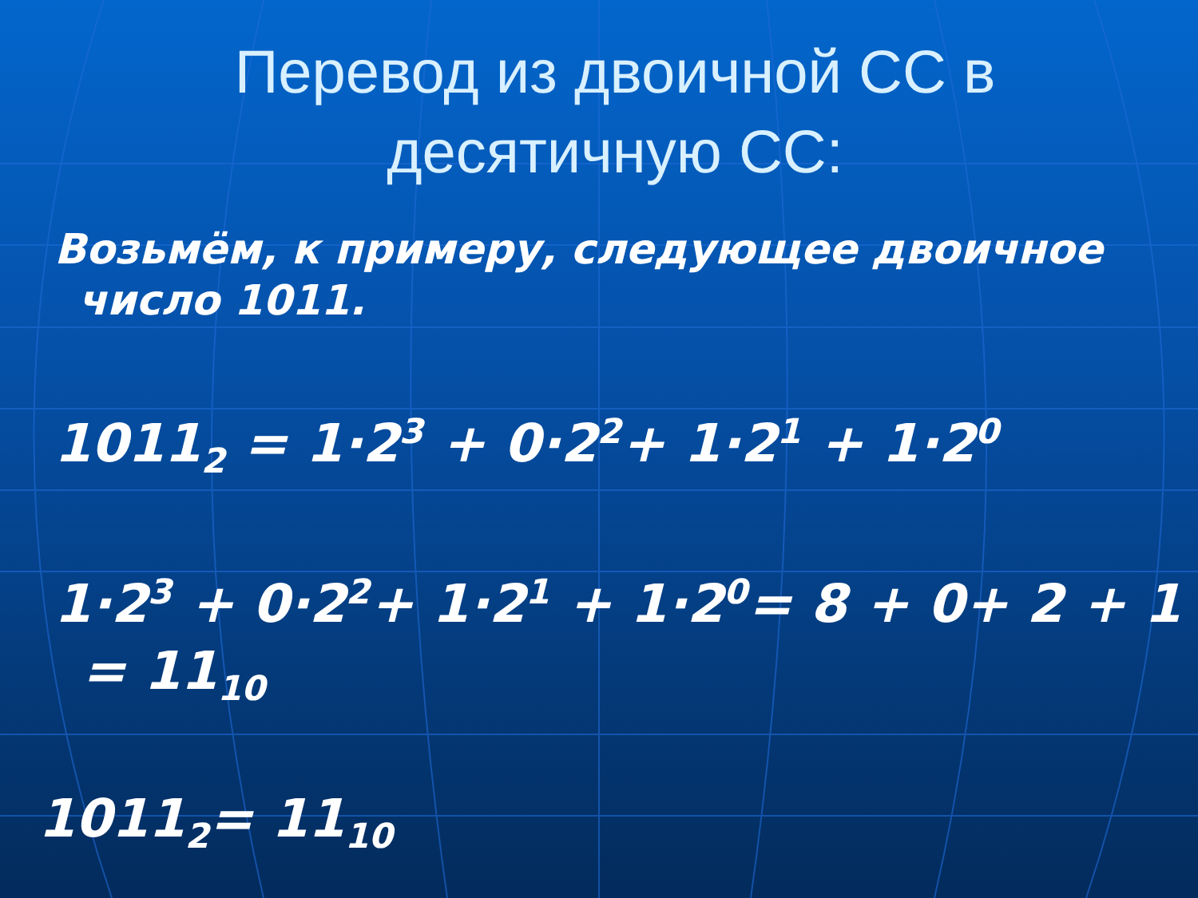Перевод из двоичной СС в десятичную СС:
Возьмём, к примеру, следующее двоичное число 1011.
1011<sub>2</sub> = 1·2<sup>3</sup> + 0·2<sup>2</sup>+ 1·2<sup>1</sup> + 1·2<sup>0</sup>
1·2<sup>3</sup> + 0·2<sup>2</sup>+ 1·2<sup>1</sup> + 1·2<sup>0</sup>= 8 + 0+ 2 + 1 = 11<sub>10</sub>
1011<sub>2</sub>= 11<sub>10</sub>